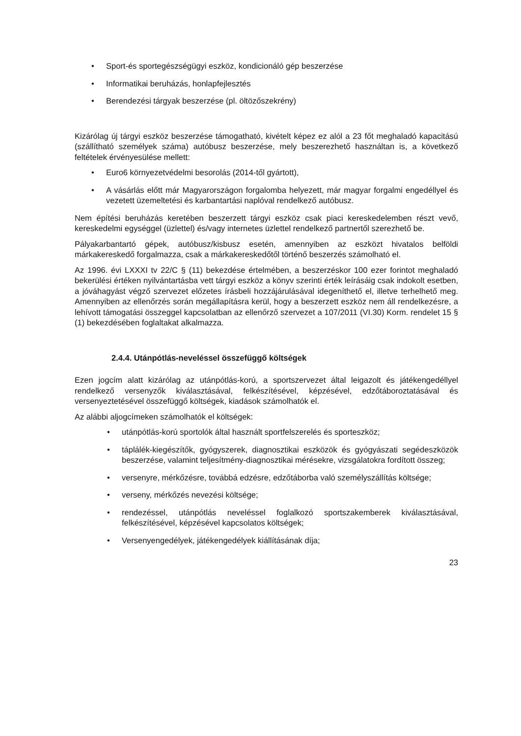• Sport-és sportegészségügyi eszköz, kondicionáló gép beszerzése
• Informatikai beruházás, honlapfejlesztés
• Berendezési tárgyak beszerzése (pl. öltözőszekrény)
Kizárólag új tárgyi eszköz beszerzése támogatható, kivételt képez ez alól a 23 főt meghaladó kapacitású (szállítható személyek száma) autóbusz beszerzése, mely beszerezhető használtan is, a következő feltételek érvényesülése mellett:
• Euro6 környezetvédelmi besorolás (2014-től gyártott),
• A vásárlás előtt már Magyarországon forgalomba helyezett, már magyar forgalmi engedéllyel és vezetett üzemeltetési és karbantartási naplóval rendelkező autóbusz.
Nem építési beruházás keretében beszerzett tárgyi eszköz csak piaci kereskedelemben részt vevő, kereskedelmi egységgel (üzlettel) és/vagy internetes üzlettel rendelkező partnertől szerezhető be.
Pályakarbantartó gépek, autóbusz/kisbusz esetén, amennyiben az eszközt hivatalos belföldi márkakereskedő forgalmazza, csak a márkakereskedőtől történő beszerzés számolható el.
Az 1996. évi LXXXI tv 22/C § (11) bekezdése értelmében, a beszerzéskor 100 ezer forintot meghaladó bekerülési értéken nyilvántartásba vett tárgyi eszköz a könyv szerinti érték leírásáig csak indokolt esetben, a jóváhagyást végző szervezet előzetes írásbeli hozzájárulásával idegeníthető el, illetve terhelhető meg. Amennyiben az ellenőrzés során megállapításra kerül, hogy a beszerzett eszköz nem áll rendelkezésre, a lehívott támogatási összeggel kapcsolatban az ellenőrző szervezet a 107/2011 (VI.30) Korm. rendelet 15 § (1) bekezdésében foglaltakat alkalmazza.
2.4.4. Utánpótlás-neveléssel összefüggő költségek
Ezen jogcím alatt kizárólag az utánpótlás-korú, a sportszervezet által leigazolt és játékengedéllyel rendelkező versenyzők kiválasztásával, felkészítésével, képzésével, edzőtáboroztatásával és versenyeztetésével összefüggő költségek, kiadások számolhatók el.
Az alábbi aljogcímeken számolhatók el költségek:
• utánpótlás-korú sportolók által használt sportfelszerelés és sporteszköz;
• táplálék-kiegészítők, gyógyszerek, diagnosztikai eszközök és gyógyászati segédeszközök beszerzése, valamint teljesítmény-diagnosztikai mérésekre, vizsgálatokra fordított összeg;
• versenyre, mérkőzésre, továbbá edzésre, edzőtáborba való személyszállítás költsége;
• verseny, mérkőzés nevezési költsége;
• rendezéssel, utánpótlás neveléssel foglalkozó sportszakemberek kiválasztásával, felkészítésével, képzésével kapcsolatos költségek;
• Versenyengedélyek, játékengedélyek kiállításának díja;
23